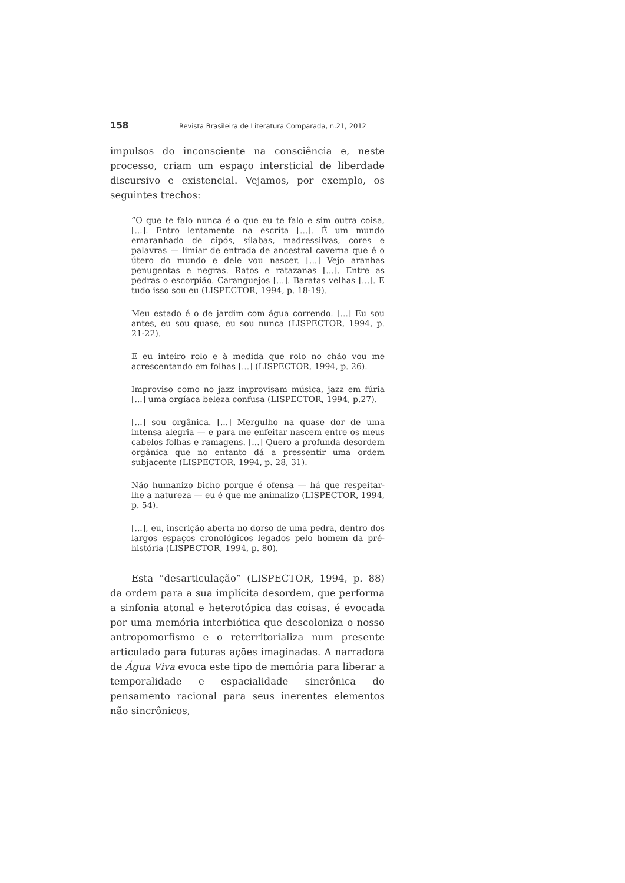158 Revista Brasileira de Literatura Comparada, n.21, 2012
impulsos do inconsciente na consciência e, neste processo, criam um espaço intersticial de liberdade discursivo e existencial. Vejamos, por exemplo, os seguintes trechos:
“O que te falo nunca é o que eu te falo e sim outra coisa, [...]. Entro lentamente na escrita [...]. É um mundo emaranhado de cipós, sílabas, madressilvas, cores e palavras — limiar de entrada de ancestral caverna que é o útero do mundo e dele vou nascer. [...] Vejo aranhas penugentas e negras. Ratos e ratazanas [...]. Entre as pedras o escorpião. Caranguejos [...]. Baratas velhas [...]. E tudo isso sou eu (LISPECTOR, 1994, p. 18-19).
Meu estado é o de jardim com água correndo. [...] Eu sou antes, eu sou quase, eu sou nunca (LISPECTOR, 1994, p. 21-22).
E eu inteiro rolo e à medida que rolo no chão vou me acrescentando em folhas [...] (LISPECTOR, 1994, p. 26).
Improviso como no jazz improvisam música, jazz em fúria [...] uma orgíaca beleza confusa (LISPECTOR, 1994, p.27).
[...] sou orgânica. [...] Mergulho na quase dor de uma intensa alegria — e para me enfeitar nascem entre os meus cabelos folhas e ramagens. [...] Quero a profunda desordem orgânica que no entanto dá a pressentir uma ordem subjacente (LISPECTOR, 1994, p. 28, 31).
Não humanizo bicho porque é ofensa — há que respeitar-lhe a natureza — eu é que me animalizo (LISPECTOR, 1994, p. 54).
[...], eu, inscrição aberta no dorso de uma pedra, dentro dos largos espaços cronológicos legados pelo homem da pré-história (LISPECTOR, 1994, p. 80).
Esta “desarticulação” (LISPECTOR, 1994, p. 88) da ordem para a sua implícita desordem, que performa a sinfonia atonal e heterotópica das coisas, é evocada por uma memória interbiótica que descoloniza o nosso antropomorfismo e o reterritorializa num presente articulado para futuras ações imaginadas. A narradora de Água Viva evoca este tipo de memória para liberar a temporalidade e espacialidade sincrônica do pensamento racional para seus inerentes elementos não sincrônicos,